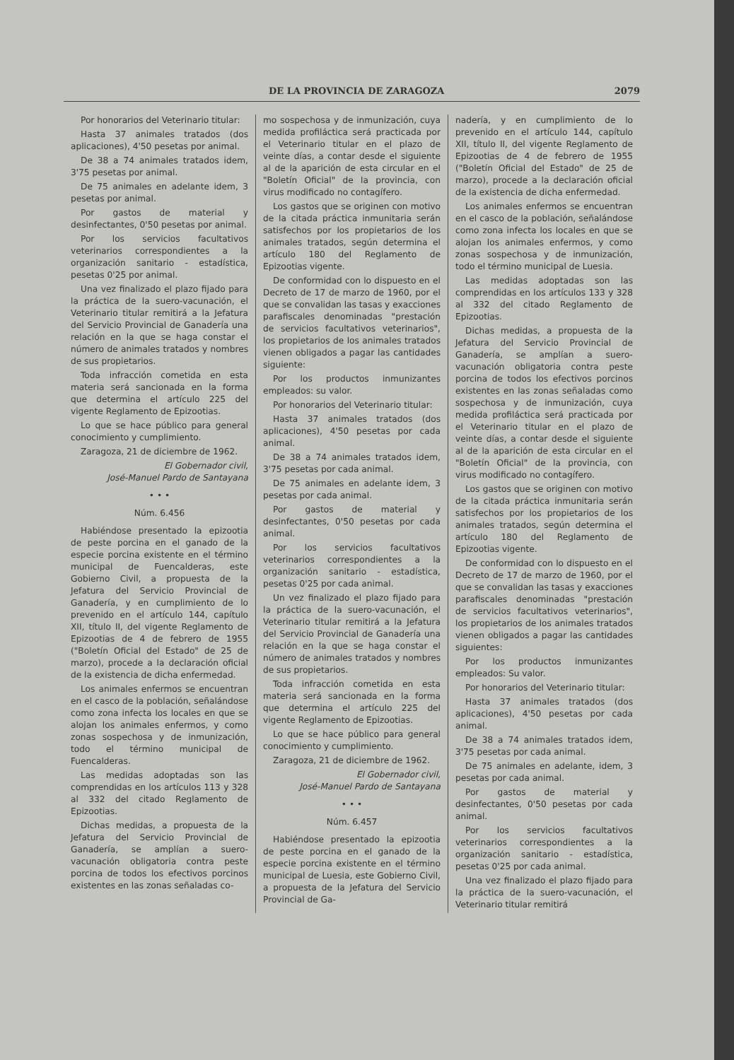DE LA PROVINCIA DE ZARAGOZA 2079
Por honorarios del Veterinario titular:
Hasta 37 animales tratados (dos aplicaciones), 4'50 pesetas por animal.
De 38 a 74 animales tratados idem, 3'75 pesetas por animal.
De 75 animales en adelante idem, 3 pesetas por animal.
Por gastos de material y desinfectantes, 0'50 pesetas por animal.
Por los servicios facultativos veterinarios correspondientes a la organización sanitario - estadística, pesetas 0'25 por animal.
Una vez finalizado el plazo fijado para la práctica de la suero-vacunación, el Veterinario titular remitirá a la Jefatura del Servicio Provincial de Ganadería una relación en la que se haga constar el número de animales tratados y nombres de sus propietarios.
Toda infracción cometida en esta materia será sancionada en la forma que determina el artículo 225 del vigente Reglamento de Epizootias.
Lo que se hace público para general conocimiento y cumplimiento.
Zaragoza, 21 de diciembre de 1962.
El Gobernador civil,
José-Manuel Pardo de Santayana
• • •
Núm. 6.456
Habiéndose presentado la epizootia de peste porcina en el ganado de la especie porcina existente en el término municipal de Fuencalderas, este Gobierno Civil, a propuesta de la Jefatura del Servicio Provincial de Ganadería, y en cumplimiento de lo prevenido en el artículo 144, capítulo XII, título II, del vigente Reglamento de Epizootias de 4 de febrero de 1955 ("Boletín Oficial del Estado" de 25 de marzo), procede a la declaración oficial de la existencia de dicha enfermedad.
Los animales enfermos se encuentran en el casco de la población, señalándose como zona infecta los locales en que se alojan los animales enfermos, y como zonas sospechosa y de inmunización, todo el término municipal de Fuencalderas.
Las medidas adoptadas son las comprendidas en los artículos 113 y 328 al 332 del citado Reglamento de Epizootias.
Dichas medidas, a propuesta de la Jefatura del Servicio Provincial de Ganadería, se amplían a suero-vacunación obligatoria contra peste porcina de todos los efectivos porcinos existentes en las zonas señaladas co-
mo sospechosa y de inmunización, cuya medida profiláctica será practicada por el Veterinario titular en el plazo de veinte días, a contar desde el siguiente al de la aparición de esta circular en el "Boletín Oficial" de la provincia, con virus modificado no contagífero.
Los gastos que se originen con motivo de la citada práctica inmunitaria serán satisfechos por los propietarios de los animales tratados, según determina el artículo 180 del Reglamento de Epizootias vigente.
De conformidad con lo dispuesto en el Decreto de 17 de marzo de 1960, por el que se convalidan las tasas y exacciones parafiscales denominadas "prestación de servicios facultativos veterinarios", los propietarios de los animales tratados vienen obligados a pagar las cantidades siguiente:
Por los productos inmunizantes empleados: su valor.
Por honorarios del Veterinario titular:
Hasta 37 animales tratados (dos aplicaciones), 4'50 pesetas por cada animal.
De 38 a 74 animales tratados idem, 3'75 pesetas por cada animal.
De 75 animales en adelante idem, 3 pesetas por cada animal.
Por gastos de material y desinfectantes, 0'50 pesetas por cada animal.
Por los servicios facultativos veterinarios correspondientes a la organización sanitario - estadística, pesetas 0'25 por cada animal.
Un vez finalizado el plazo fijado para la práctica de la suero-vacunación, el Veterinario titular remitirá a la Jefatura del Servicio Provincial de Ganadería una relación en la que se haga constar el número de animales tratados y nombres de sus propietarios.
Toda infracción cometida en esta materia será sancionada en la forma que determina el artículo 225 del vigente Reglamento de Epizootias.
Lo que se hace público para general conocimiento y cumplimiento.
Zaragoza, 21 de diciembre de 1962.
El Gobernador civil,
José-Manuel Pardo de Santayana
• • •
Núm. 6.457
Habiéndose presentado la epizootia de peste porcina en el ganado de la especie porcina existente en el término municipal de Luesia, este Gobierno Civil, a propuesta de la Jefatura del Servicio Provincial de Ga-
nadería, y en cumplimiento de lo prevenido en el artículo 144, capítulo XII, título II, del vigente Reglamento de Epizootias de 4 de febrero de 1955 ("Boletín Oficial del Estado" de 25 de marzo), procede a la declaración oficial de la existencia de dicha enfermedad.
Los animales enfermos se encuentran en el casco de la población, señalándose como zona infecta los locales en que se alojan los animales enfermos, y como zonas sospechosa y de inmunización, todo el término municipal de Luesia.
Las medidas adoptadas son las comprendidas en los artículos 133 y 328 al 332 del citado Reglamento de Epizootias.
Dichas medidas, a propuesta de la Jefatura del Servicio Provincial de Ganadería, se amplían a suero-vacunación obligatoria contra peste porcina de todos los efectivos porcinos existentes en las zonas señaladas como sospechosa y de inmunización, cuya medida profiláctica será practicada por el Veterinario titular en el plazo de veinte días, a contar desde el siguiente al de la aparición de esta circular en el "Boletín Oficial" de la provincia, con virus modificado no contagífero.
Los gastos que se originen con motivo de la citada práctica inmunitaria serán satisfechos por los propietarios de los animales tratados, según determina el artículo 180 del Reglamento de Epizootias vigente.
De conformidad con lo dispuesto en el Decreto de 17 de marzo de 1960, por el que se convalidan las tasas y exacciones parafiscales denominadas "prestación de servicios facultativos veterinarios", los propietarios de los animales tratados vienen obligados a pagar las cantidades siguientes:
Por los productos inmunizantes empleados: Su valor.
Por honorarios del Veterinario titular:
Hasta 37 animales tratados (dos aplicaciones), 4'50 pesetas por cada animal.
De 38 a 74 animales tratados idem, 3'75 pesetas por cada animal.
De 75 animales en adelante, idem, 3 pesetas por cada animal.
Por gastos de material y desinfectantes, 0'50 pesetas por cada animal.
Por los servicios facultativos veterinarios correspondientes a la organización sanitario - estadística, pesetas 0'25 por cada animal.
Una vez finalizado el plazo fijado para la práctica de la suero-vacunación, el Veterinario titular remitirá